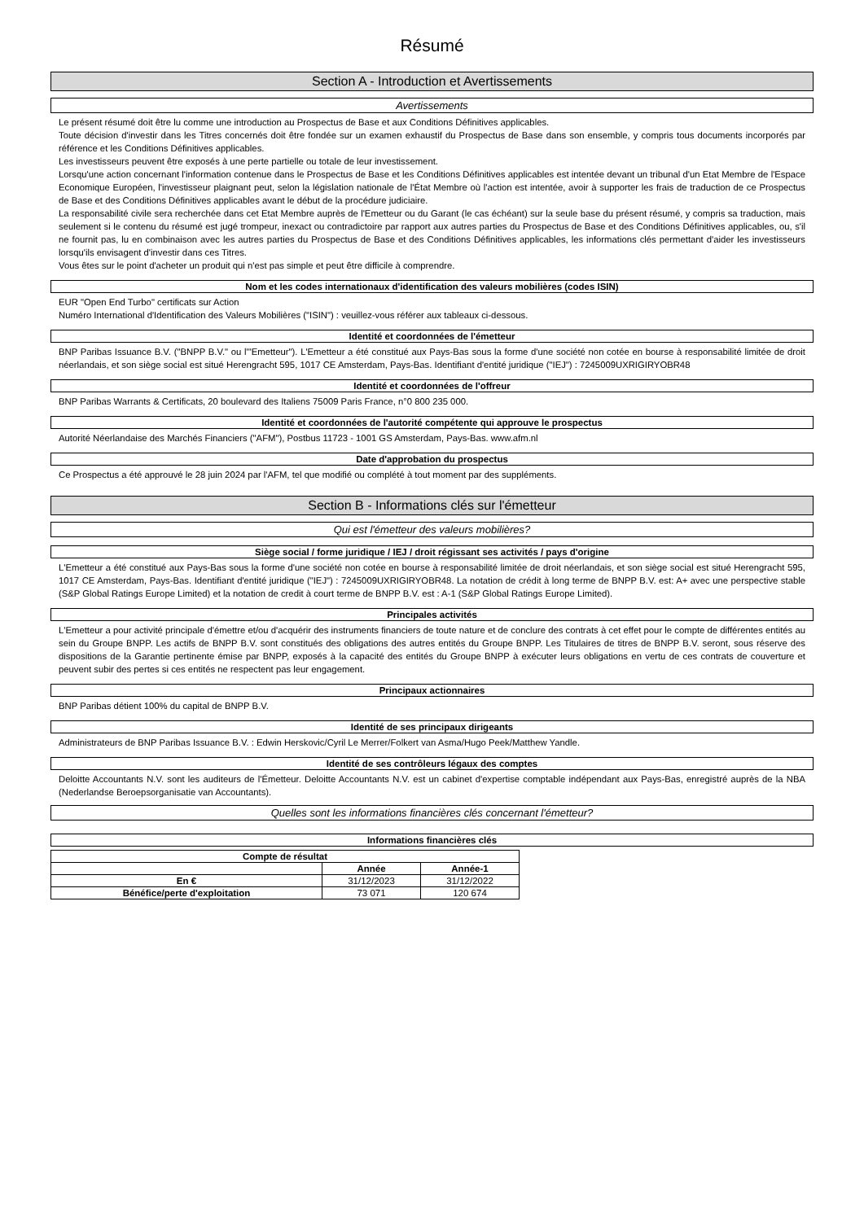Résumé
Section A - Introduction et Avertissements
Avertissements
Le présent résumé doit être lu comme une introduction au Prospectus de Base et aux Conditions Définitives applicables.
Toute décision d'investir dans les Titres concernés doit être fondée sur un examen exhaustif du Prospectus de Base dans son ensemble, y compris tous documents incorporés par référence et les Conditions Définitives applicables.
Les investisseurs peuvent être exposés à une perte partielle ou totale de leur investissement.
Lorsqu'une action concernant l'information contenue dans le Prospectus de Base et les Conditions Définitives applicables est intentée devant un tribunal d'un Etat Membre de l'Espace Economique Européen, l'investisseur plaignant peut, selon la législation nationale de l'État Membre où l'action est intentée, avoir à supporter les frais de traduction de ce Prospectus de Base et des Conditions Définitives applicables avant le début de la procédure judiciaire.
La responsabilité civile sera recherchée dans cet Etat Membre auprès de l'Emetteur ou du Garant (le cas échéant) sur la seule base du présent résumé, y compris sa traduction, mais seulement si le contenu du résumé est jugé trompeur, inexact ou contradictoire par rapport aux autres parties du Prospectus de Base et des Conditions Définitives applicables, ou, s'il ne fournit pas, lu en combinaison avec les autres parties du Prospectus de Base et des Conditions Définitives applicables, les informations clés permettant d'aider les investisseurs lorsqu'ils envisagent d'investir dans ces Titres.
Vous êtes sur le point d'acheter un produit qui n'est pas simple et peut être difficile à comprendre.
Nom et les codes internationaux d'identification des valeurs mobilières (codes ISIN)
EUR "Open End Turbo" certificats sur Action
Numéro International d'Identification des Valeurs Mobilières ("ISIN") : veuillez-vous référer aux tableaux ci-dessous.
Identité et coordonnées de l'émetteur
BNP Paribas Issuance B.V. ("BNPP B.V." ou l'"Emetteur"). L'Emetteur a été constitué aux Pays-Bas sous la forme d'une société non cotée en bourse à responsabilité limitée de droit néerlandais, et son siège social est situé Herengracht 595, 1017 CE Amsterdam, Pays-Bas. Identifiant d'entité juridique ("IEJ") : 7245009UXRIGIRYOBR48
Identité et coordonnées de l'offreur
BNP Paribas Warrants & Certificats, 20 boulevard des Italiens 75009 Paris France, n°0 800 235 000.
Identité et coordonnées de l'autorité compétente qui approuve le prospectus
Autorité Néerlandaise des Marchés Financiers ("AFM"), Postbus 11723 - 1001 GS Amsterdam, Pays-Bas. www.afm.nl
Date d'approbation du prospectus
Ce Prospectus a été approuvé le 28 juin 2024 par l'AFM, tel que modifié ou complété à tout moment par des suppléments.
Section B - Informations clés sur l'émetteur
Qui est l'émetteur des valeurs mobilières?
Siège social / forme juridique / IEJ / droit régissant ses activités / pays d'origine
L'Emetteur a été constitué aux Pays-Bas sous la forme d'une société non cotée en bourse à responsabilité limitée de droit néerlandais, et son siège social est situé Herengracht 595, 1017 CE Amsterdam, Pays-Bas. Identifiant d'entité juridique ("IEJ") : 7245009UXRIGIRYOBR48. La notation de crédit à long terme de BNPP B.V. est: A+ avec une perspective stable (S&P Global Ratings Europe Limited) et la notation de credit à court terme de BNPP B.V. est : A-1 (S&P Global Ratings Europe Limited).
Principales activités
L'Emetteur a pour activité principale d'émettre et/ou d'acquérir des instruments financiers de toute nature et de conclure des contrats à cet effet pour le compte de différentes entités au sein du Groupe BNPP. Les actifs de BNPP B.V. sont constitués des obligations des autres entités du Groupe BNPP. Les Titulaires de titres de BNPP B.V. seront, sous réserve des dispositions de la Garantie pertinente émise par BNPP, exposés à la capacité des entités du Groupe BNPP à exécuter leurs obligations en vertu de ces contrats de couverture et peuvent subir des pertes si ces entités ne respectent pas leur engagement.
Principaux actionnaires
BNP Paribas détient 100% du capital de BNPP B.V.
Identité de ses principaux dirigeants
Administrateurs de BNP Paribas Issuance B.V. : Edwin Herskovic/Cyril Le Merrer/Folkert van Asma/Hugo Peek/Matthew Yandle.
Identité de ses contrôleurs légaux des comptes
Deloitte Accountants N.V. sont les auditeurs de l'Émetteur. Deloitte Accountants N.V. est un cabinet d'expertise comptable indépendant aux Pays-Bas, enregistré auprès de la NBA (Nederlandse Beroepsorganisatie van Accountants).
Quelles sont les informations financières clés concernant l'émetteur?
Informations financières clés
| Compte de résultat | | |
| --- | --- | --- |
| | Année | Année-1 |
| En € | 31/12/2023 | 31/12/2022 |
| Bénéfice/perte d'exploitation | 73 071 | 120 674 |